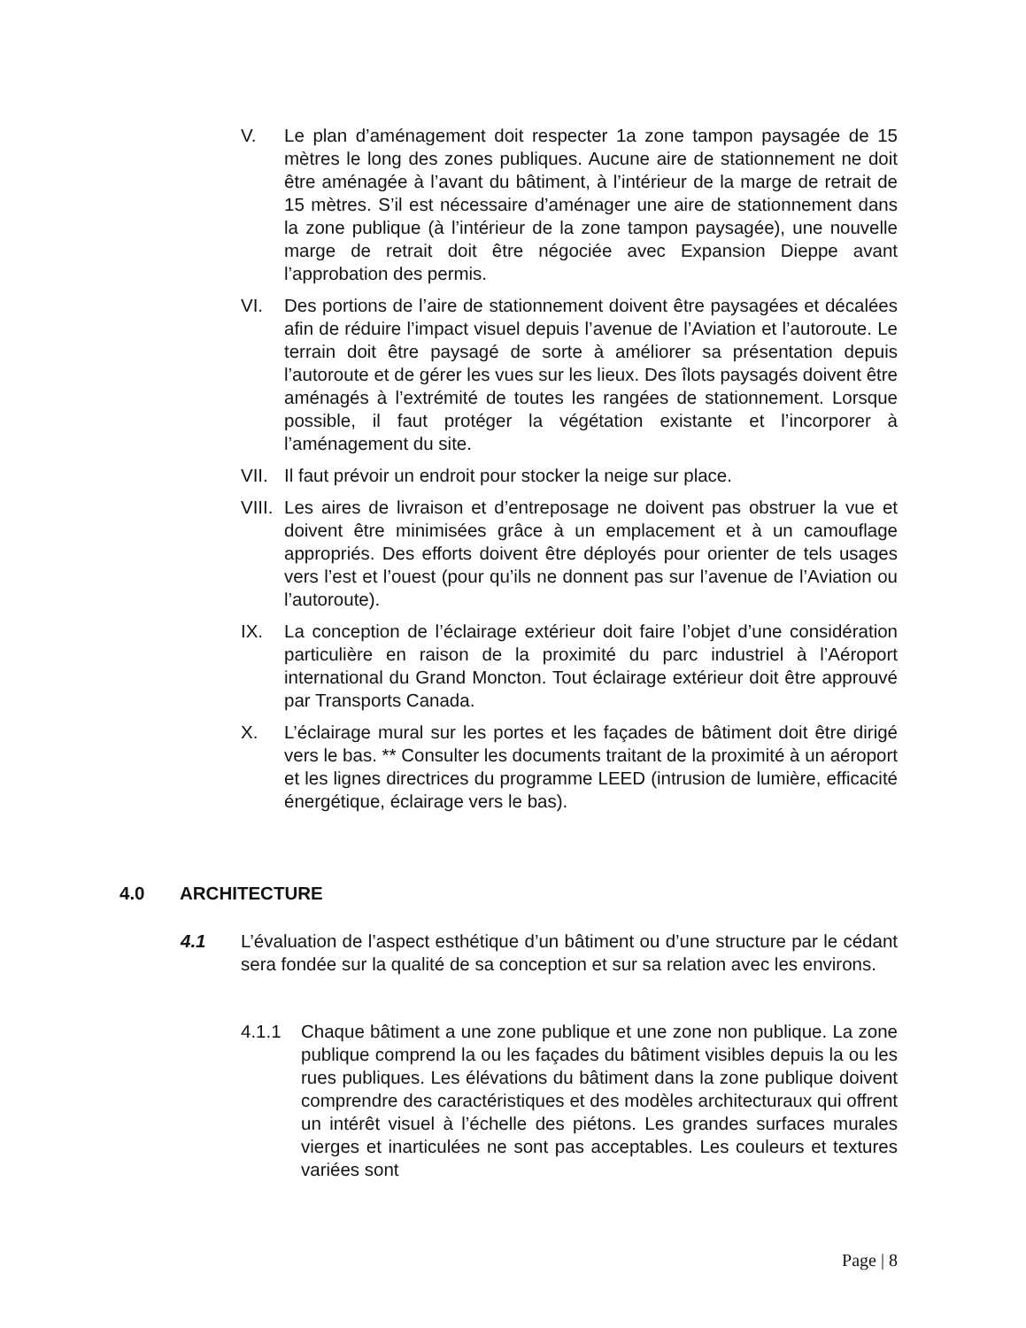V. Le plan d’aménagement doit respecter 1a zone tampon paysagée de 15 mètres le long des zones publiques. Aucune aire de stationnement ne doit être aménagée à l’avant du bâtiment, à l’intérieur de la marge de retrait de 15 mètres. S’il est nécessaire d’aménager une aire de stationnement dans la zone publique (à l’intérieur de la zone tampon paysagée), une nouvelle marge de retrait doit être négociée avec Expansion Dieppe avant l’approbation des permis.
VI. Des portions de l’aire de stationnement doivent être paysagées et décalées afin de réduire l’impact visuel depuis l’avenue de l’Aviation et l’autoroute. Le terrain doit être paysagé de sorte à améliorer sa présentation depuis l’autoroute et de gérer les vues sur les lieux. Des îlots paysagés doivent être aménagés à l’extrémité de toutes les rangées de stationnement. Lorsque possible, il faut protéger la végétation existante et l’incorporer à l’aménagement du site.
VII.
Il faut prévoir un endroit pour stocker la neige sur place.
VIII.
Les aires de livraison et d’entreposage ne doivent pas obstruer la vue et doivent être minimisées grâce à un emplacement et à un camouflage appropriés. Des efforts doivent être déployés pour orienter de tels usages vers l’est et l’ouest (pour qu’ils ne donnent pas sur l’avenue de l’Aviation ou l’autoroute).
IX. La conception de l’éclairage extérieur doit faire l’objet d’une considération particulière en raison de la proximité du parc industriel à l’Aéroport international du Grand Moncton. Tout éclairage extérieur doit être approuvé par Transports Canada.
X. L’éclairage mural sur les portes et les façades de bâtiment doit être dirigé vers le bas. ** Consulter les documents traitant de la proximité à un aéroport et les lignes directrices du programme LEED (intrusion de lumière, efficacité énergétique, éclairage vers le bas).
4.0 ARCHITECTURE
4.1 L’évaluation de l’aspect esthétique d’un bâtiment ou d’une structure par le cédant sera fondée sur la qualité de sa conception et sur sa relation avec les environs.
4.1.1 Chaque bâtiment a une zone publique et une zone non publique. La zone publique comprend la ou les façades du bâtiment visibles depuis la ou les rues publiques. Les élévations du bâtiment dans la zone publique doivent comprendre des caractéristiques et des modèles architecturaux qui offrent un intérêt visuel à l’échelle des piétons. Les grandes surfaces murales vierges et inarticulées ne sont pas acceptables. Les couleurs et textures variées sont
Page | 8